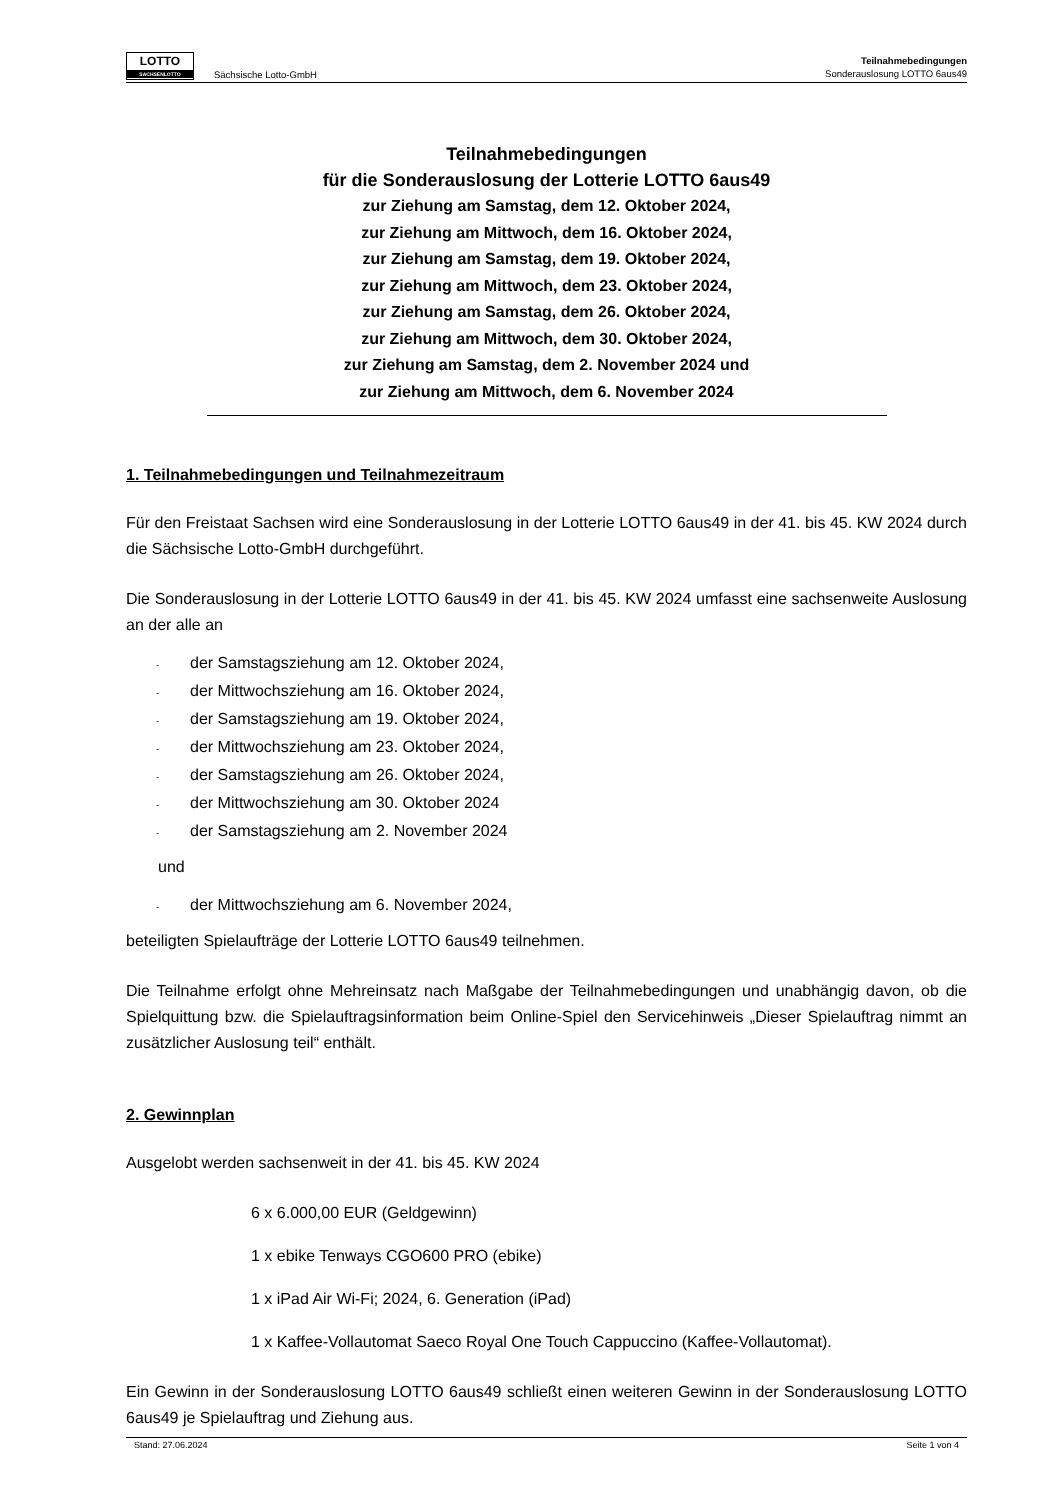LOTTO
SACHSENLOTTO
Sächsische Lotto-GmbH
Teilnahmebedingungen
Sonderauslosung LOTTO 6aus49
Teilnahmebedingungen
für die Sonderauslosung der Lotterie LOTTO 6aus49
zur Ziehung am Samstag, dem 12. Oktober 2024,
zur Ziehung am Mittwoch, dem 16. Oktober 2024,
zur Ziehung am Samstag, dem 19. Oktober 2024,
zur Ziehung am Mittwoch, dem 23. Oktober 2024,
zur Ziehung am Samstag, dem 26. Oktober 2024,
zur Ziehung am Mittwoch, dem 30. Oktober 2024,
zur Ziehung am Samstag, dem 2. November 2024 und
zur Ziehung am Mittwoch, dem 6. November 2024
1. Teilnahmebedingungen und Teilnahmezeitraum
Für den Freistaat Sachsen wird eine Sonderauslosung in der Lotterie LOTTO 6aus49 in der 41. bis 45. KW 2024 durch die Sächsische Lotto-GmbH durchgeführt.
Die Sonderauslosung in der Lotterie LOTTO 6aus49 in der 41. bis 45. KW 2024 umfasst eine sachsenweite Auslosung an der alle an
- der Samstagsziehung am 12. Oktober 2024,
- der Mittwochsziehung am 16. Oktober 2024,
- der Samstagsziehung am 19. Oktober 2024,
- der Mittwochsziehung am 23. Oktober 2024,
- der Samstagsziehung am 26. Oktober 2024,
- der Mittwochsziehung am 30. Oktober 2024
- der Samstagsziehung am 2. November 2024
und
- der Mittwochsziehung am 6. November 2024,
beteiligten Spielaufträge der Lotterie LOTTO 6aus49 teilnehmen.
Die Teilnahme erfolgt ohne Mehreinsatz nach Maßgabe der Teilnahmebedingungen und unabhängig davon, ob die Spielquittung bzw. die Spielauftragsinformation beim Online-Spiel den Servicehinweis „Dieser Spielauftrag nimmt an zusätzlicher Auslosung teil“ enthält.
2. Gewinnplan
Ausgelobt werden sachsenweit in der 41. bis 45. KW 2024
6 x 6.000,00 EUR (Geldgewinn)
1 x ebike Tenways CGO600 PRO (ebike)
1 x iPad Air Wi-Fi; 2024, 6. Generation (iPad)
1 x Kaffee-Vollautomat Saeco Royal One Touch Cappuccino (Kaffee-Vollautomat).
Ein Gewinn in der Sonderauslosung LOTTO 6aus49 schließt einen weiteren Gewinn in der Sonderauslosung LOTTO 6aus49 je Spielauftrag und Ziehung aus.
Stand: 27.06.2024 Seite 1 von 4